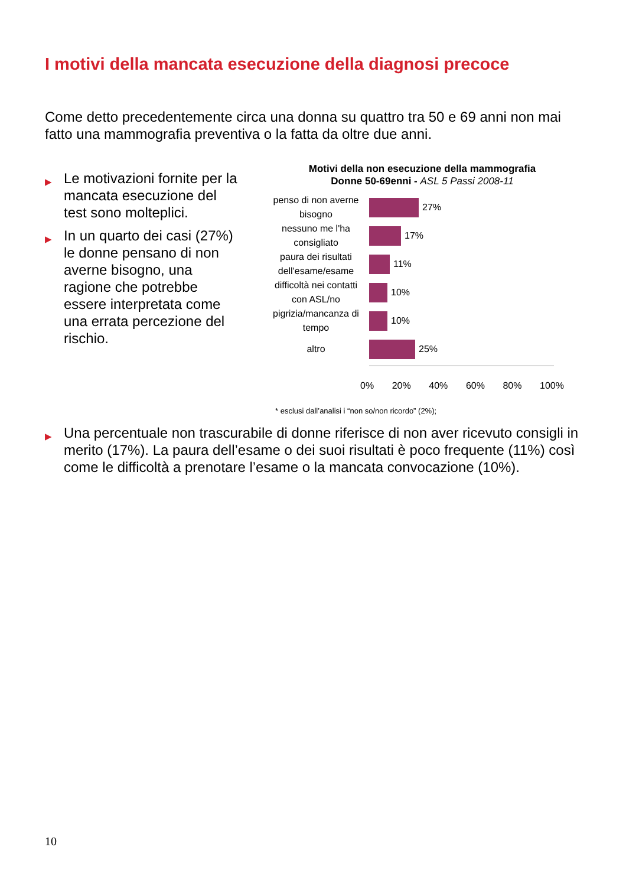I motivi della mancata esecuzione della diagnosi precoce
Come detto precedentemente circa una donna su quattro tra 50 e 69 anni non mai fatto una mammografia preventiva o la fatta da oltre due anni.
▶ Le motivazioni fornite per la mancata esecuzione del test sono molteplici.
▶ In un quarto dei casi (27%) le donne pensano di non averne bisogno, una ragione che potrebbe essere interpretata come una errata percezione del rischio.
Motivi della non esecuzione della mammografia
Donne 50-69enni - ASL 5 Passi 2008-11
penso di non averne bisogno
27%
nessuno me l'ha consigliato
17%
paura dei risultati dell'esame/esame
11%
difficoltà nei contatti con ASL/no
10%
pigrizia/mancanza di tempo
10%
altro
25%
0% 20% 40% 60% 80% 100%
* esclusi dall’analisi i “non so/non ricordo” (2%);
▶ Una percentuale non trascurabile di donne riferisce di non aver ricevuto consigli in merito (17%). La paura dell’esame o dei suoi risultati è poco frequente (11%) così come le difficoltà a prenotare l’esame o la mancata convocazione (10%).
10